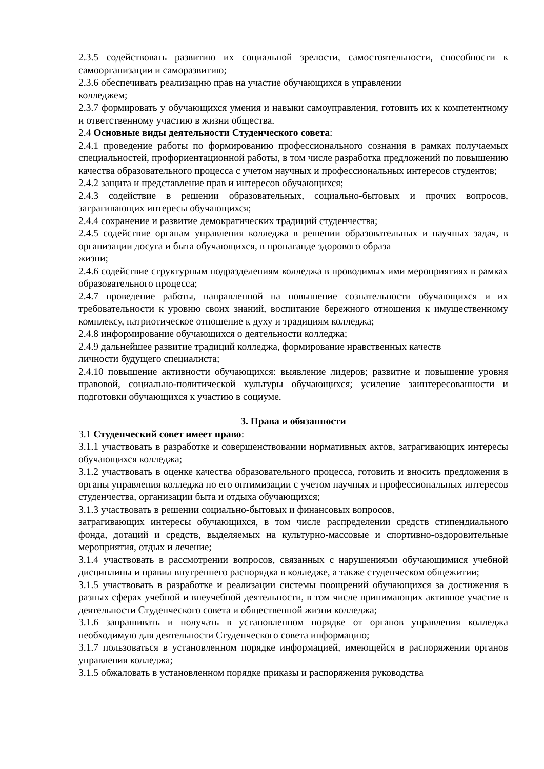2.3.5 содействовать развитию их социальной зрелости, самостоятельности, способности к самоорганизации и саморазвитию;
2.3.6 обеспечивать реализацию прав на участие обучающихся в управлении
колледжем;
2.3.7 формировать у обучающихся умения и навыки самоуправления, готовить их к компетентному и ответственному участию в жизни общества.
2.4 Основные виды деятельности Студенческого совета:
2.4.1 проведение работы по формированию профессионального сознания в рамках получаемых специальностей, профориентационной работы, в том числе разработка предложений по повышению качества образовательного процесса с учетом научных и профессиональных интересов студентов;
2.4.2 защита и представление прав и интересов обучающихся;
2.4.3 содействие в решении образовательных, социально-бытовых и прочих вопросов, затрагивающих интересы обучающихся;
2.4.4 сохранение и развитие демократических традиций студенчества;
2.4.5 содействие органам управления колледжа в решении образовательных и научных задач, в организации досуга и быта обучающихся, в пропаганде здорового образа
жизни;
2.4.6 содействие структурным подразделениям колледжа в проводимых ими мероприятиях в рамках образовательного процесса;
2.4.7 проведение работы, направленной на повышение сознательности обучающихся и их требовательности к уровню своих знаний, воспитание бережного отношения к имущественному комплексу, патриотическое отношение к духу и традициям колледжа;
2.4.8 информирование обучающихся о деятельности колледжа;
2.4.9 дальнейшее развитие традиций колледжа, формирование нравственных качеств
личности будущего специалиста;
2.4.10 повышение активности обучающихся: выявление лидеров; развитие и повышение уровня правовой, социально-политической культуры обучающихся; усиление заинтересованности и подготовки обучающихся к участию в социуме.
3. Права и обязанности
3.1 Студенческий совет имеет право:
3.1.1 участвовать в разработке и совершенствовании нормативных актов, затрагивающих интересы обучающихся колледжа;
3.1.2 участвовать в оценке качества образовательного процесса, готовить и вносить предложения в органы управления колледжа по его оптимизации с учетом научных и профессиональных интересов студенчества, организации быта и отдыха обучающихся;
3.1.3 участвовать в решении социально-бытовых и финансовых вопросов,
затрагивающих интересы обучающихся, в том числе распределении средств стипендиального фонда, дотаций и средств, выделяемых на культурно-массовые и спортивно-оздоровительные мероприятия, отдых и лечение;
3.1.4 участвовать в рассмотрении вопросов, связанных с нарушениями обучающимися учебной дисциплины и правил внутреннего распорядка в колледже, а также студенческом общежитии;
3.1.5 участвовать в разработке и реализации системы поощрений обучающихся за достижения в разных сферах учебной и внеучебной деятельности, в том числе принимающих активное участие в деятельности Студенческого совета и общественной жизни колледжа;
3.1.6 запрашивать и получать в установленном порядке от органов управления колледжа необходимую для деятельности Студенческого совета информацию;
3.1.7 пользоваться в установленном порядке информацией, имеющейся в распоряжении органов управления колледжа;
3.1.5 обжаловать в установленном порядке приказы и распоряжения руководства